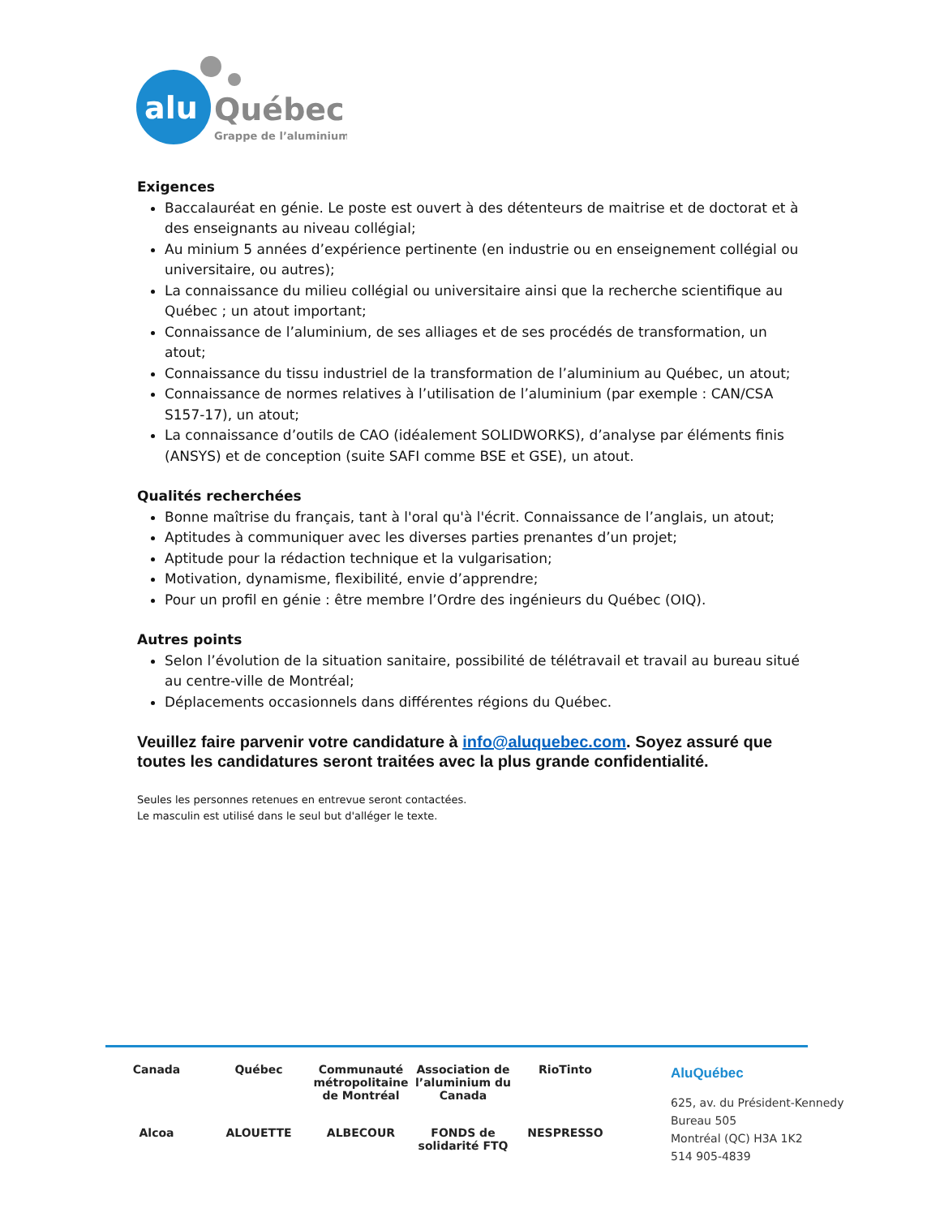alu
Québec
Grappe de l’aluminium
Exigences
Baccalauréat en génie. Le poste est ouvert à des détenteurs de maitrise et de doctorat et à des enseignants au niveau collégial;
Au minium 5 années d’expérience pertinente (en industrie ou en enseignement collégial ou universitaire, ou autres);
La connaissance du milieu collégial ou universitaire ainsi que la recherche scientifique au Québec ; un atout important;
Connaissance de l’aluminium, de ses alliages et de ses procédés de transformation, un atout;
Connaissance du tissu industriel de la transformation de l’aluminium au Québec, un atout;
Connaissance de normes relatives à l’utilisation de l’aluminium (par exemple : CAN/CSA S157-17), un atout;
La connaissance d’outils de CAO (idéalement SOLIDWORKS), d’analyse par éléments finis (ANSYS) et de conception (suite SAFI comme BSE et GSE), un atout.
Qualités recherchées
Bonne maîtrise du français, tant à l'oral qu'à l'écrit. Connaissance de l’anglais, un atout;
Aptitudes à communiquer avec les diverses parties prenantes d’un projet;
Aptitude pour la rédaction technique et la vulgarisation;
Motivation, dynamisme, flexibilité, envie d’apprendre;
Pour un profil en génie : être membre l’Ordre des ingénieurs du Québec (OIQ).
Autres points
Selon l’évolution de la situation sanitaire, possibilité de télétravail et travail au bureau situé au centre-ville de Montréal;
Déplacements occasionnels dans différentes régions du Québec.
Veuillez faire parvenir votre candidature à info@aluquebec.com. Soyez assuré que toutes les candidatures seront traitées avec la plus grande confidentialité.
Seules les personnes retenues en entrevue seront contactées.
Le masculin est utilisé dans le seul but d'alléger le texte.
Canada
Québec
Communauté métropolitaine de Montréal
Association de l’aluminium du Canada
RioTinto
Alcoa
ALOUETTE
ALBECOUR
FONDS de solidarité FTQ
NESPRESSO
AluQuébec
625, av. du Président-Kennedy
Bureau 505
Montréal (QC) H3A 1K2
514 905-4839